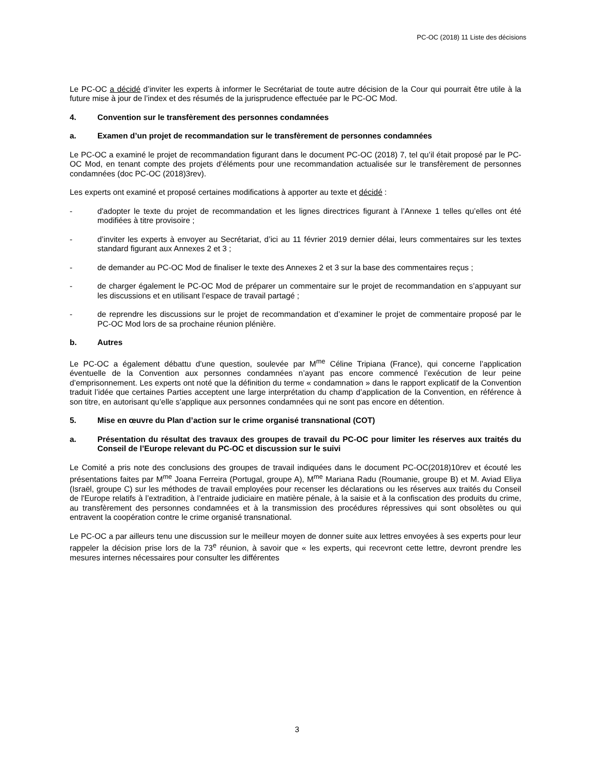PC-OC (2018) 11 Liste des décisions
Le PC-OC a décidé d’inviter les experts à informer le Secrétariat de toute autre décision de la Cour qui pourrait être utile à la future mise à jour de l’index et des résumés de la jurisprudence effectuée par le PC-OC Mod.
4. Convention sur le transfèrement des personnes condamnées
a. Examen d’un projet de recommandation sur le transfèrement de personnes condamnées
Le PC-OC a examiné le projet de recommandation figurant dans le document PC-OC (2018) 7, tel qu’il était proposé par le PC-OC Mod, en tenant compte des projets d’éléments pour une recommandation actualisée sur le transfèrement de personnes condamnées (doc PC-OC (2018)3rev).
Les experts ont examiné et proposé certaines modifications à apporter au texte et décidé :
- d'adopter le texte du projet de recommandation et les lignes directrices figurant à l’Annexe 1 telles qu’elles ont été modifiées à titre provisoire ;
- d’inviter les experts à envoyer au Secrétariat, d’ici au 11 février 2019 dernier délai, leurs commentaires sur les textes standard figurant aux Annexes 2 et 3 ;
- de demander au PC-OC Mod de finaliser le texte des Annexes 2 et 3 sur la base des commentaires reçus ;
- de charger également le PC-OC Mod de préparer un commentaire sur le projet de recommandation en s’appuyant sur les discussions et en utilisant l’espace de travail partagé ;
- de reprendre les discussions sur le projet de recommandation et d’examiner le projet de commentaire proposé par le PC-OC Mod lors de sa prochaine réunion plénière.
b. Autres
Le PC-OC a également débattu d’une question, soulevée par M<sup>me</sup> Céline Tripiana (France), qui concerne l’application éventuelle de la Convention aux personnes condamnées n’ayant pas encore commencé l’exécution de leur peine d’emprisonnement. Les experts ont noté que la définition du terme « condamnation » dans le rapport explicatif de la Convention traduit l’idée que certaines Parties acceptent une large interprétation du champ d’application de la Convention, en référence à son titre, en autorisant qu’elle s’applique aux personnes condamnées qui ne sont pas encore en détention.
5. Mise en œuvre du Plan d’action sur le crime organisé transnational (COT)
a. Présentation du résultat des travaux des groupes de travail du PC-OC pour limiter les réserves aux traités du Conseil de l’Europe relevant du PC-OC et discussion sur le suivi
Le Comité a pris note des conclusions des groupes de travail indiquées dans le document PC-OC(2018)10rev et écouté les présentations faites par M<sup>me</sup> Joana Ferreira (Portugal, groupe A), M<sup>me</sup> Mariana Radu (Roumanie, groupe B) et M. Aviad Eliya (Israël, groupe C) sur les méthodes de travail employées pour recenser les déclarations ou les réserves aux traités du Conseil de l'Europe relatifs à l’extradition, à l’entraide judiciaire en matière pénale, à la saisie et à la confiscation des produits du crime, au transfèrement des personnes condamnées et à la transmission des procédures répressives qui sont obsolètes ou qui entravent la coopération contre le crime organisé transnational.
Le PC-OC a par ailleurs tenu une discussion sur le meilleur moyen de donner suite aux lettres envoyées à ses experts pour leur rappeler la décision prise lors de la 73<sup>e</sup> réunion, à savoir que « les experts, qui recevront cette lettre, devront prendre les mesures internes nécessaires pour consulter les différentes
3